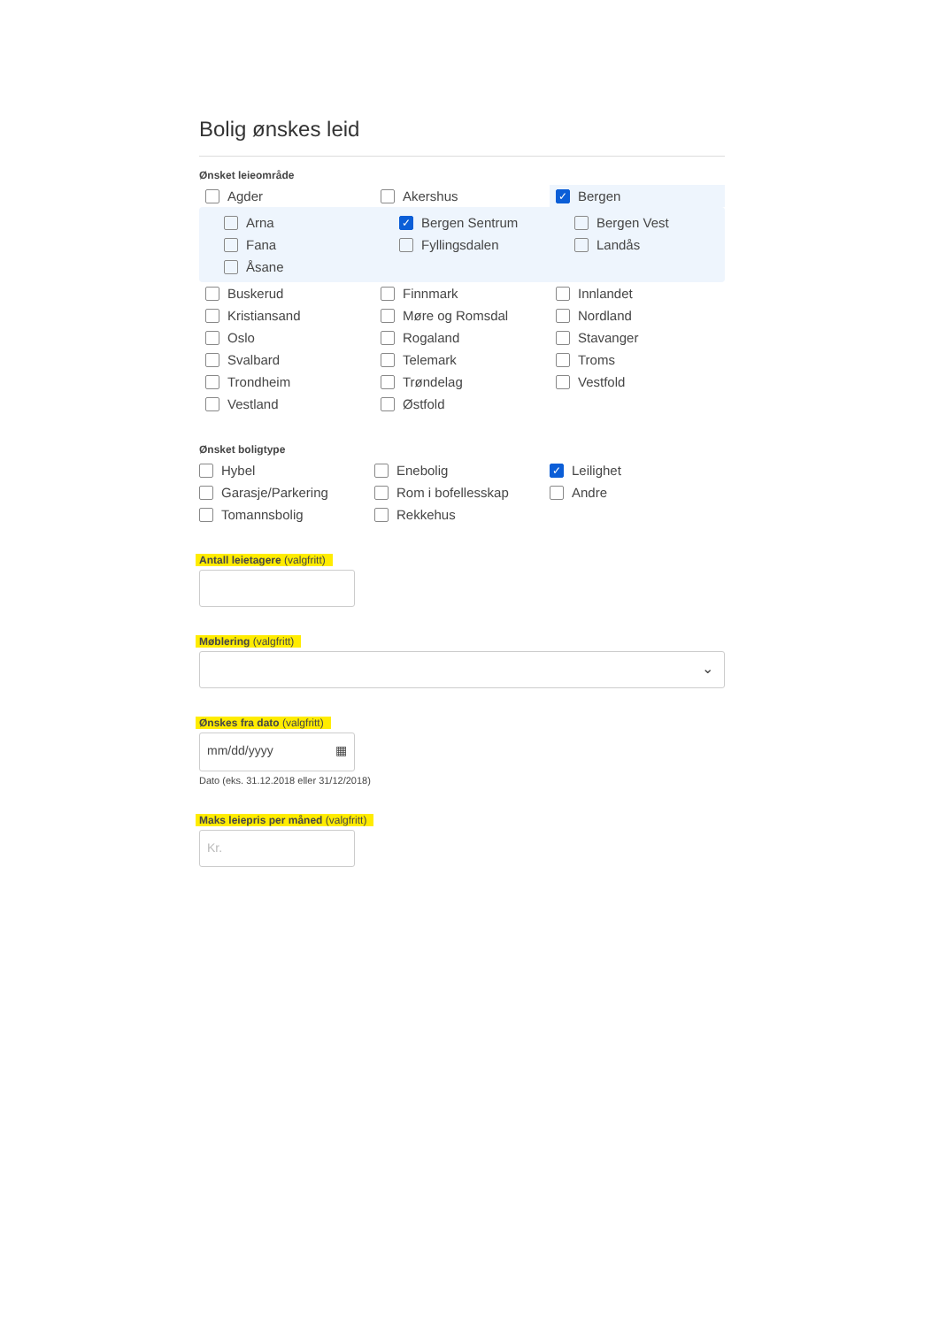Bolig ønskes leid
Ønsket leieområde
Agder
Akershus
✓
Bergen
Arna
✓
Bergen Sentrum
Bergen Vest
Fana
Fyllingsdalen
Landås
Åsane
Buskerud
Finnmark
Innlandet
Kristiansand
Møre og Romsdal
Nordland
Oslo
Rogaland
Stavanger
Svalbard
Telemark
Troms
Trondheim
Trøndelag
Vestfold
Vestland
Østfold
Ønsket boligtype
Hybel
Enebolig
✓
Leilighet
Garasje/Parkering
Rom i bofellesskap
Andre
Tomannsbolig
Rekkehus
Antall leietagere (valgfritt)
Møblering (valgfritt)
⌄
Ønskes fra dato (valgfritt)
mm/dd/yyyy ▦
Dato (eks. 31.12.2018 eller 31/12/2018)
Maks leiepris per måned (valgfritt)
Kr.